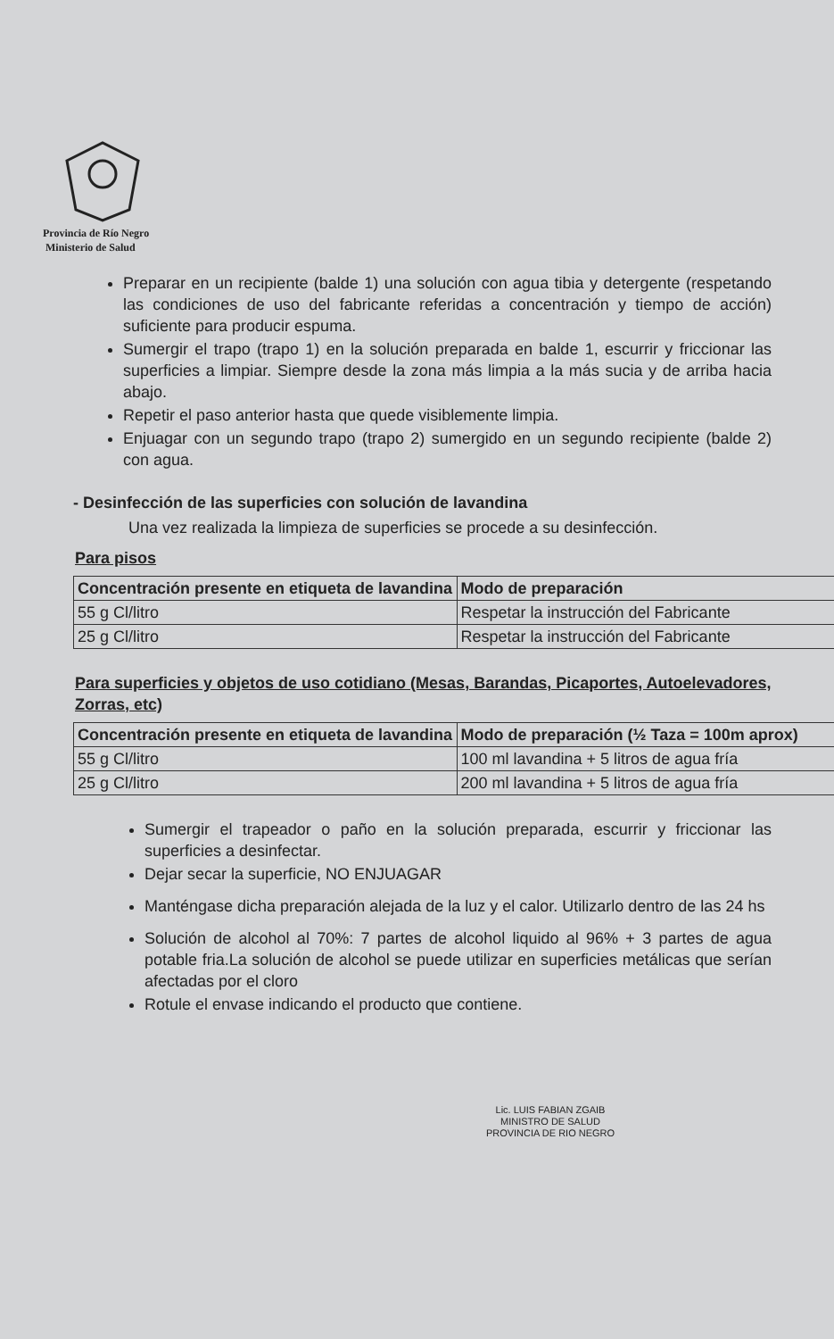Provincia de Río Negro
Ministerio de Salud
Preparar en un recipiente (balde 1) una solución con agua tibia y detergente (respetando las condiciones de uso del fabricante referidas a concentración y tiempo de acción) suficiente para producir espuma.
Sumergir el trapo (trapo 1) en la solución preparada en balde 1, escurrir y friccionar las superficies a limpiar. Siempre desde la zona más limpia a la más sucia y de arriba hacia abajo.
Repetir el paso anterior hasta que quede visiblemente limpia.
Enjuagar con un segundo trapo (trapo 2) sumergido en un segundo recipiente (balde 2) con agua.
- Desinfección de las superficies con solución de lavandina
Una vez realizada la limpieza de superficies se procede a su desinfección.
Para pisos
| Concentración presente en etiqueta de lavandina | Modo de preparación |
| --- | --- |
| 55 g Cl/litro | Respetar la instrucción del Fabricante |
| 25 g Cl/litro | Respetar la instrucción del Fabricante |
Para superficies y objetos de uso cotidiano (Mesas, Barandas, Picaportes, Autoelevadores, Zorras, etc)
| Concentración presente en etiqueta de lavandina | Modo de preparación (½ Taza = 100m aprox) |
| --- | --- |
| 55 g Cl/litro | 100 ml lavandina + 5 litros de agua fría |
| 25 g Cl/litro | 200 ml lavandina + 5 litros de agua fría |
Sumergir el trapeador o paño en la solución preparada, escurrir y friccionar las superficies a desinfectar.
Dejar secar la superficie, NO ENJUAGAR
Manténgase dicha preparación alejada de la luz y el calor. Utilizarlo dentro de las 24 hs
Solución de alcohol al 70%: 7 partes de alcohol liquido al 96% + 3 partes de agua potable fria.La solución de alcohol se puede utilizar en superficies metálicas que serían afectadas por el cloro
Rotule el envase indicando el producto que contiene.
Lic. LUIS FABIAN ZGAIB
MINISTRO DE SALUD
PROVINCIA DE RIO NEGRO